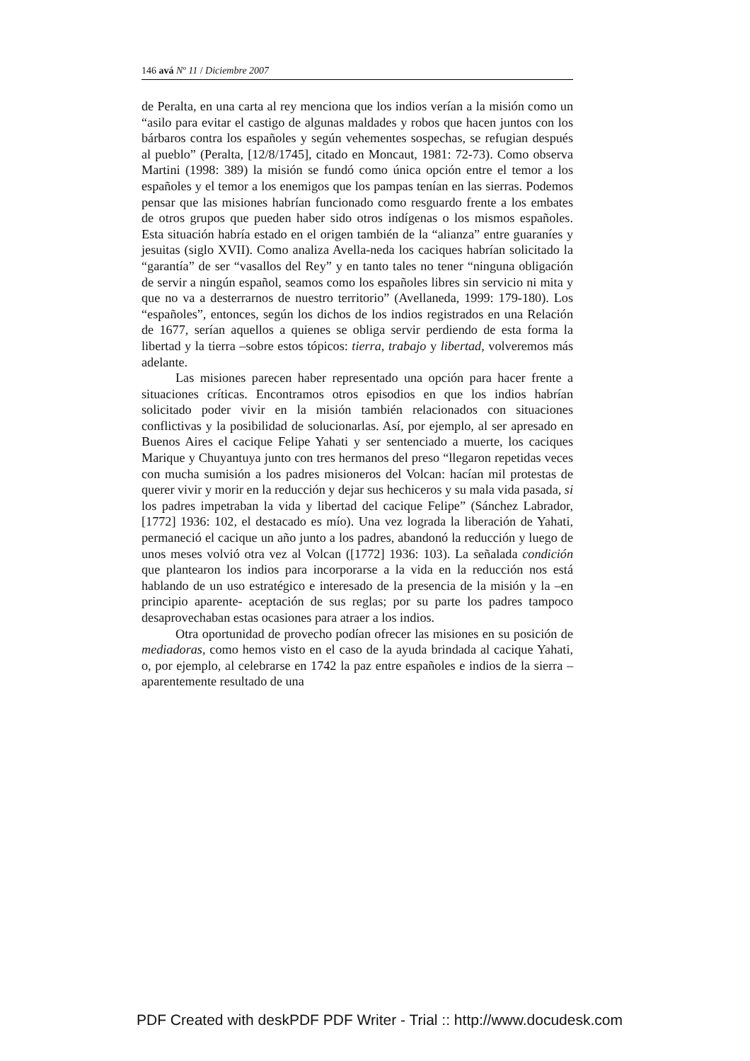146 avá Nº 11 / Diciembre 2007
de Peralta, en una carta al rey menciona que los indios verían a la misión como un “asilo para evitar el castigo de algunas maldades y robos que hacen juntos con los bárbaros contra los españoles y según vehementes sospechas, se refugian después al pueblo” (Peralta, [12/8/1745], citado en Moncaut, 1981: 72-73). Como observa Martini (1998: 389) la misión se fundó como única opción entre el temor a los españoles y el temor a los enemigos que los pampas tenían en las sierras. Podemos pensar que las misiones habrían funcionado como resguardo frente a los embates de otros grupos que pueden haber sido otros indígenas o los mismos españoles. Esta situación habría estado en el origen también de la “alianza” entre guaraníes y jesuitas (siglo XVII). Como analiza Avella-neda los caciques habrían solicitado la “garantía” de ser “vasallos del Rey” y en tanto tales no tener “ninguna obligación de servir a ningún español, seamos como los españoles libres sin servicio ni mita y que no va a desterrarnos de nuestro territorio” (Avellaneda, 1999: 179-180). Los “españoles”, entonces, según los dichos de los indios registrados en una Relación de 1677, serían aquellos a quienes se obliga servir perdiendo de esta forma la libertad y la tierra –sobre estos tópicos: tierra, trabajo y libertad, volveremos más adelante.
Las misiones parecen haber representado una opción para hacer frente a situaciones críticas. Encontramos otros episodios en que los indios habrían solicitado poder vivir en la misión también relacionados con situaciones conflictivas y la posibilidad de solucionarlas. Así, por ejemplo, al ser apresado en Buenos Aires el cacique Felipe Yahati y ser sentenciado a muerte, los caciques Marique y Chuyantuya junto con tres hermanos del preso “llegaron repetidas veces con mucha sumisión a los padres misioneros del Volcan: hacían mil protestas de querer vivir y morir en la reducción y dejar sus hechiceros y su mala vida pasada, si los padres impetraban la vida y libertad del cacique Felipe” (Sánchez Labrador, [1772] 1936: 102, el destacado es mío). Una vez lograda la liberación de Yahati, permaneció el cacique un año junto a los padres, abandonó la reducción y luego de unos meses volvió otra vez al Volcan ([1772] 1936: 103). La señalada condición que plantearon los indios para incorporarse a la vida en la reducción nos está hablando de un uso estratégico e interesado de la presencia de la misión y la –en principio aparente- aceptación de sus reglas; por su parte los padres tampoco desaprovechaban estas ocasiones para atraer a los indios.
Otra oportunidad de provecho podían ofrecer las misiones en su posición de mediadoras, como hemos visto en el caso de la ayuda brindada al cacique Yahati, o, por ejemplo, al celebrarse en 1742 la paz entre españoles e indios de la sierra – aparentemente resultado de una
PDF Created with deskPDF PDF Writer - Trial :: http://www.docudesk.com